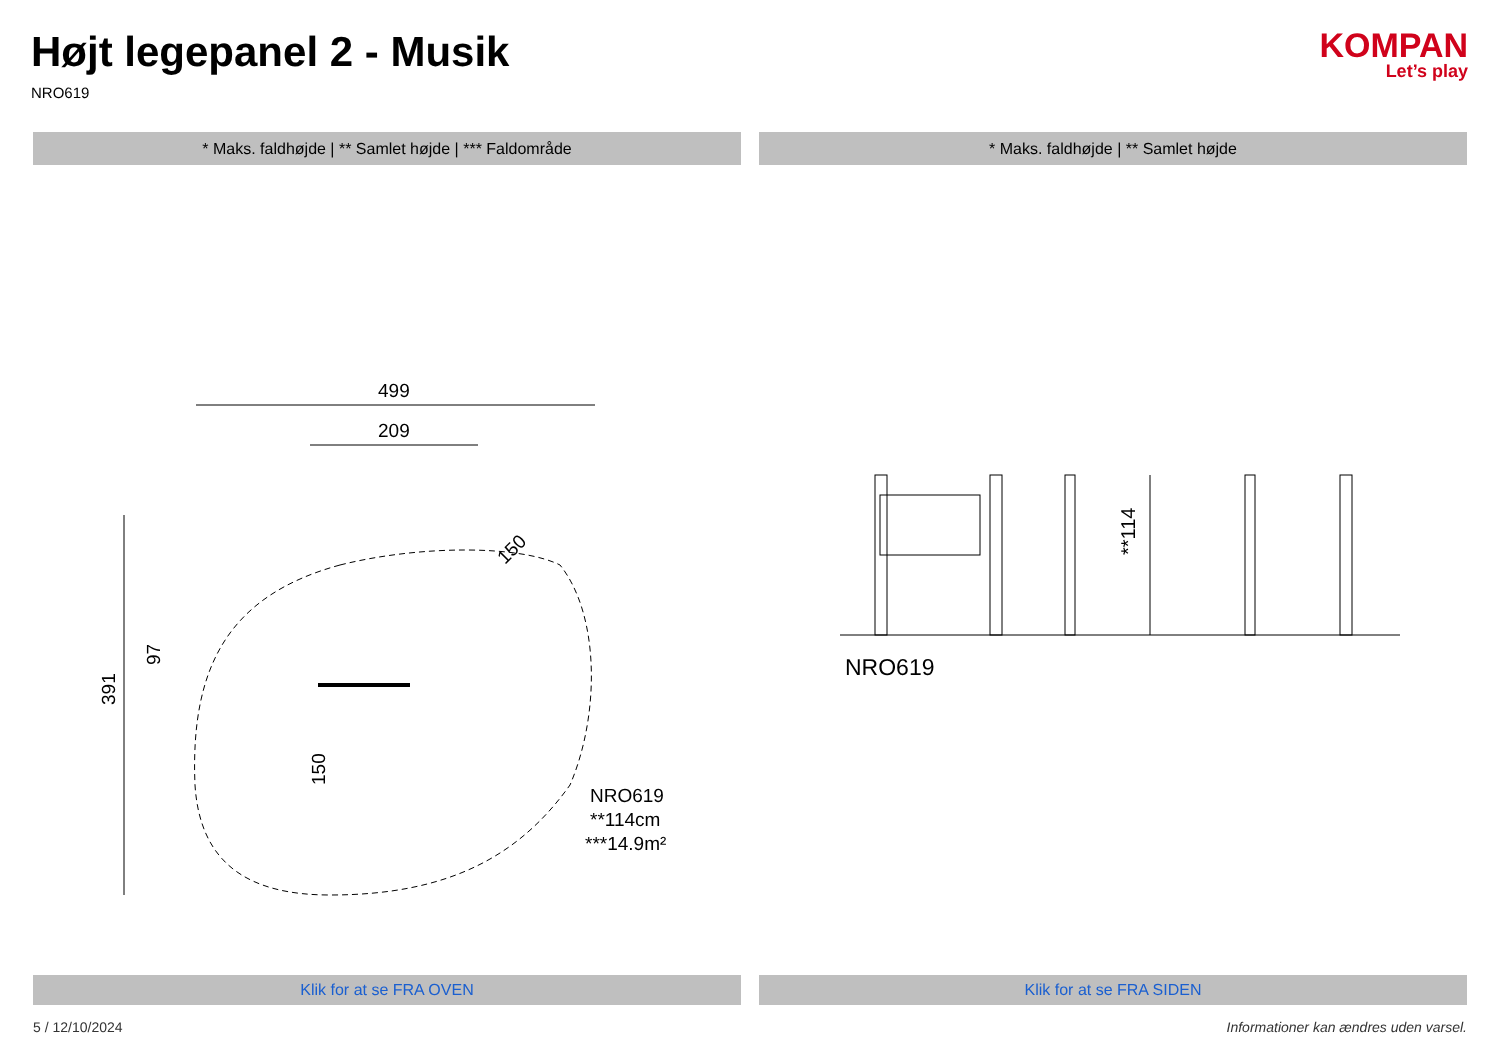Højt legepanel 2 - Musik
NRO619
KOMPAN
Let’s play
* Maks. faldhøjde | ** Samlet højde | *** Faldområde
* Maks. faldhøjde | ** Samlet højde
499
209
391
97
150
150
NRO619
**114cm
***14.9m²
**114
NRO619
Klik for at se FRA OVEN Klik for at se FRA SIDEN
5 / 12/10/2024 Informationer kan ændres uden varsel.